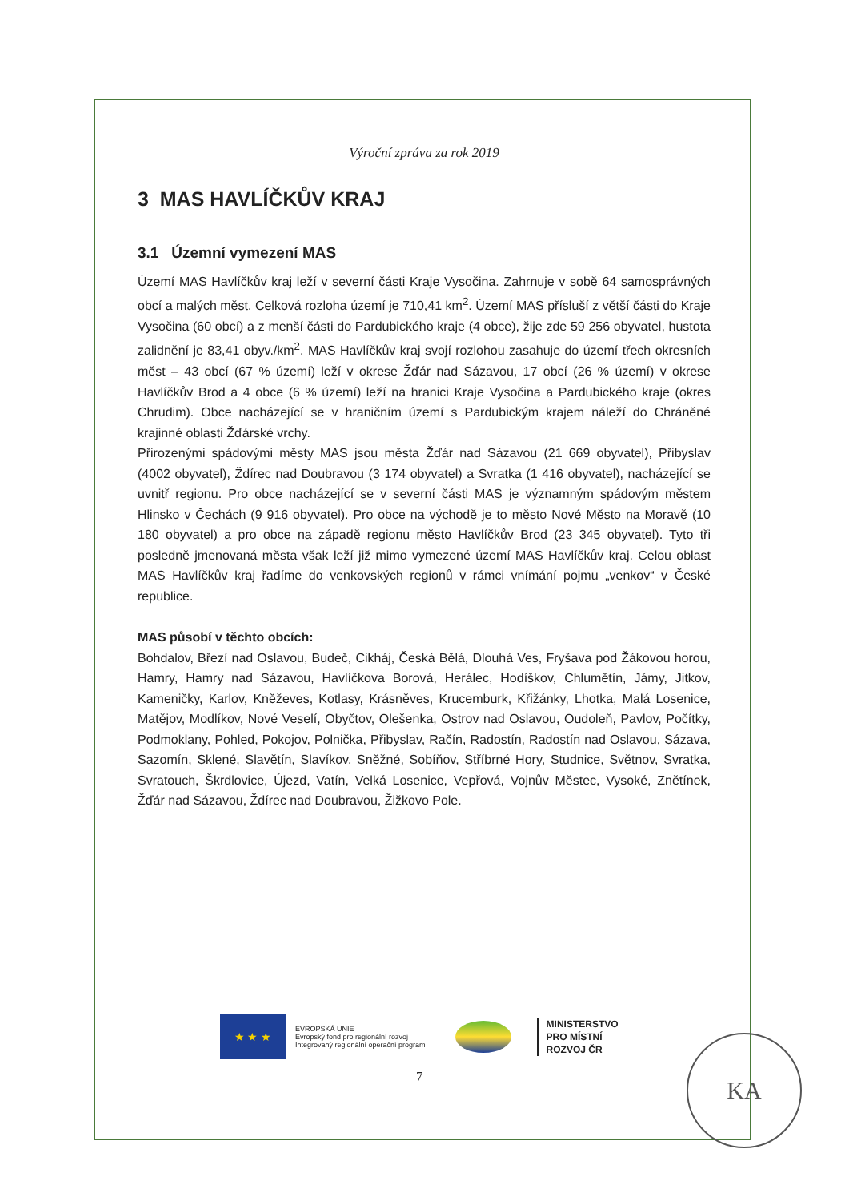Výroční zpráva za rok 2019
3 MAS HAVLÍČKŮV KRAJ
3.1 Územní vymezení MAS
Území MAS Havlíčkův kraj leží v severní části Kraje Vysočina. Zahrnuje v sobě 64 samosprávných obcí a malých měst. Celková rozloha území je 710,41 km<sup>2</sup>. Území MAS přísluší z větší části do Kraje Vysočina (60 obcí) a z menší části do Pardubického kraje (4 obce), žije zde 59 256 obyvatel, hustota zalidnění je 83,41 obyv./km<sup>2</sup>. MAS Havlíčkův kraj svojí rozlohou zasahuje do území třech okresních měst – 43 obcí (67 % území) leží v okrese Žďár nad Sázavou, 17 obcí (26 % území) v okrese Havlíčkův Brod a 4 obce (6 % území) leží na hranici Kraje Vysočina a Pardubického kraje (okres Chrudim). Obce nacházející se v hraničním území s Pardubickým krajem náleží do Chráněné krajinné oblasti Žďárské vrchy.
Přirozenými spádovými městy MAS jsou města Žďár nad Sázavou (21 669 obyvatel), Přibyslav (4002 obyvatel), Ždírec nad Doubravou (3 174 obyvatel) a Svratka (1 416 obyvatel), nacházející se uvnitř regionu. Pro obce nacházející se v severní části MAS je významným spádovým městem Hlinsko v Čechách (9 916 obyvatel). Pro obce na východě je to město Nové Město na Moravě (10 180 obyvatel) a pro obce na západě regionu město Havlíčkův Brod (23 345 obyvatel). Tyto tři posledně jmenovaná města však leží již mimo vymezené území MAS Havlíčkův kraj. Celou oblast MAS Havlíčkův kraj řadíme do venkovských regionů v rámci vnímání pojmu „venkov“ v České republice.
MAS působí v těchto obcích:
Bohdalov, Březí nad Oslavou, Budeč, Cikháj, Česká Bělá, Dlouhá Ves, Fryšava pod Žákovou horou, Hamry, Hamry nad Sázavou, Havlíčkova Borová, Herálec, Hodíškov, Chlumětín, Jámy, Jitkov, Kameničky, Karlov, Kněževes, Kotlasy, Krásněves, Krucemburk, Křižánky, Lhotka, Malá Losenice, Matějov, Modlíkov, Nové Veselí, Obyčtov, Olešenka, Ostrov nad Oslavou, Oudoleň, Pavlov, Počítky, Podmoklany, Pohled, Pokojov, Polnička, Přibyslav, Račín, Radostín, Radostín nad Oslavou, Sázava, Sazomín, Sklené, Slavětín, Slavíkov, Sněžné, Sobíňov, Stříbrné Hory, Studnice, Světnov, Svratka, Svratouch, Škrdlovice, Újezd, Vatín, Velká Losenice, Vepřová, Vojnův Městec, Vysoké, Znětínek, Žďár nad Sázavou, Ždírec nad Doubravou, Žižkovo Pole.
★ ★ ★
EVROPSKÁ UNIE
Evropský fond pro regionální rozvoj
Integrovaný regionální operační program
MINISTERSTVO
PRO MÍSTNÍ
ROZVOJ ČR
7
KA